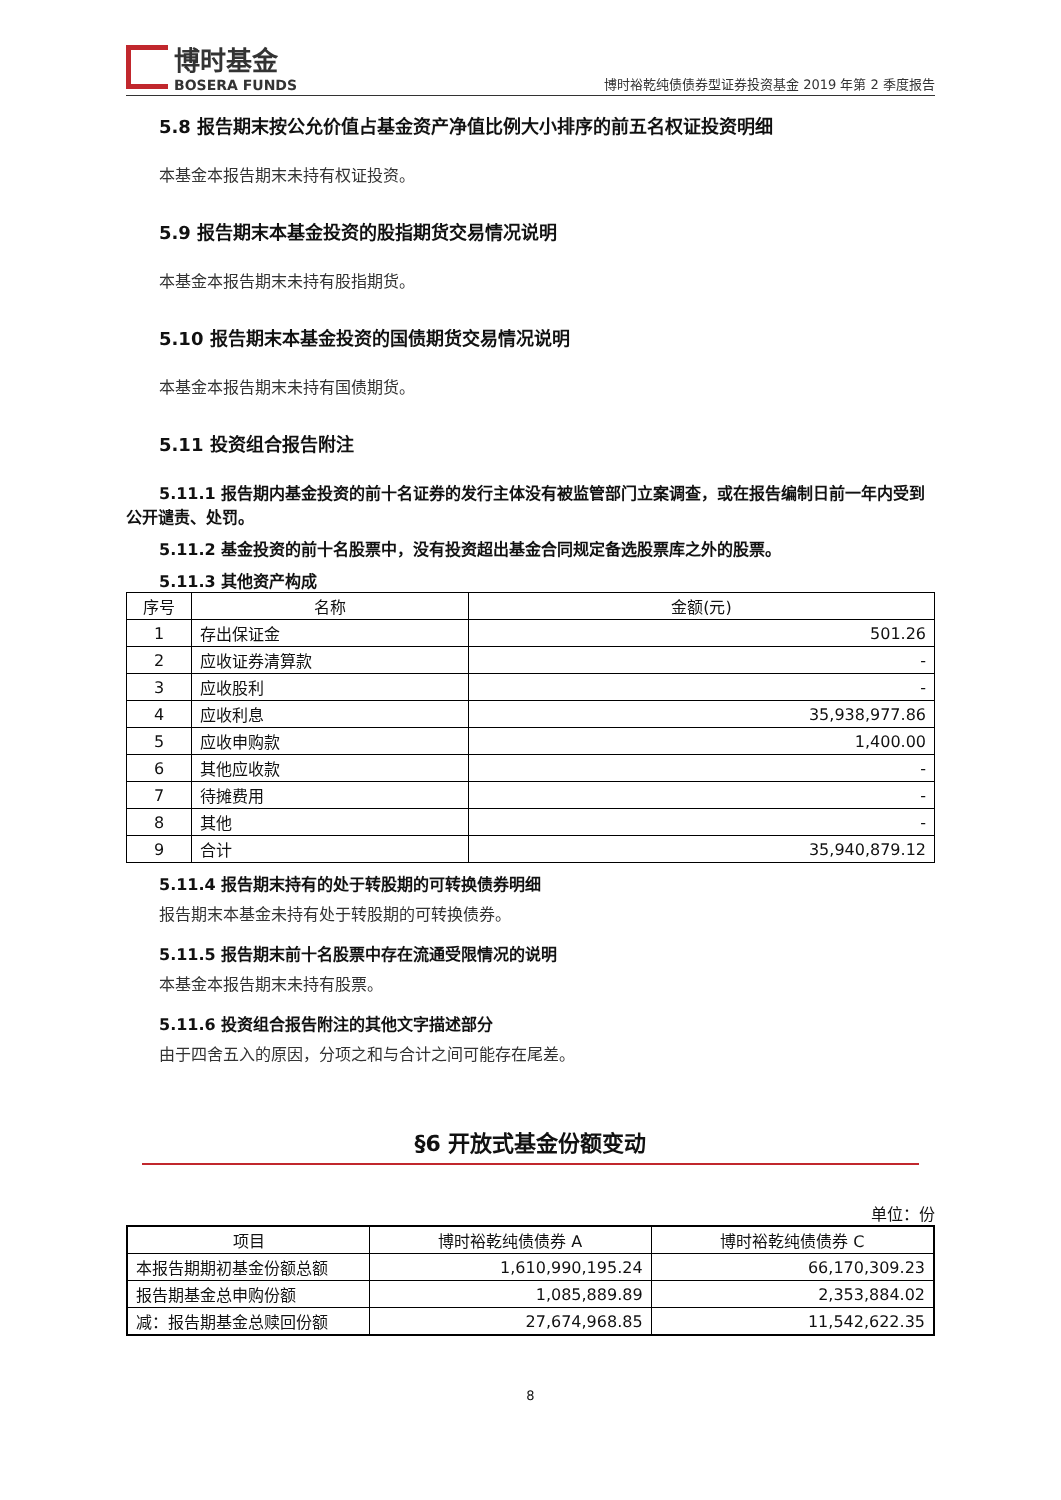博时基金
BOSERA FUNDS
博时裕乾纯债债券型证券投资基金 2019 年第 2 季度报告
5.8 报告期末按公允价值占基金资产净值比例大小排序的前五名权证投资明细
本基金本报告期末未持有权证投资。
5.9 报告期末本基金投资的股指期货交易情况说明
本基金本报告期末未持有股指期货。
5.10 报告期末本基金投资的国债期货交易情况说明
本基金本报告期末未持有国债期货。
5.11 投资组合报告附注
5.11.1 报告期内基金投资的前十名证券的发行主体没有被监管部门立案调查，或在报告编制日前一年内受到公开谴责、处罚。
5.11.2 基金投资的前十名股票中，没有投资超出基金合同规定备选股票库之外的股票。
5.11.3 其他资产构成
| 序号 | 名称 | 金额(元) |
| --- | --- | --- |
| 1 | 存出保证金 | 501.26 |
| 2 | 应收证券清算款 | - |
| 3 | 应收股利 | - |
| 4 | 应收利息 | 35,938,977.86 |
| 5 | 应收申购款 | 1,400.00 |
| 6 | 其他应收款 | - |
| 7 | 待摊费用 | - |
| 8 | 其他 | - |
| 9 | 合计 | 35,940,879.12 |
5.11.4 报告期末持有的处于转股期的可转换债券明细
报告期末本基金未持有处于转股期的可转换债券。
5.11.5 报告期末前十名股票中存在流通受限情况的说明
本基金本报告期末未持有股票。
5.11.6 投资组合报告附注的其他文字描述部分
由于四舍五入的原因，分项之和与合计之间可能存在尾差。
§6 开放式基金份额变动
单位：份
| 项目 | 博时裕乾纯债债券 A | 博时裕乾纯债债券 C |
| --- | --- | --- |
| 本报告期期初基金份额总额 | 1,610,990,195.24 | 66,170,309.23 |
| 报告期基金总申购份额 | 1,085,889.89 | 2,353,884.02 |
| 减：报告期基金总赎回份额 | 27,674,968.85 | 11,542,622.35 |
8